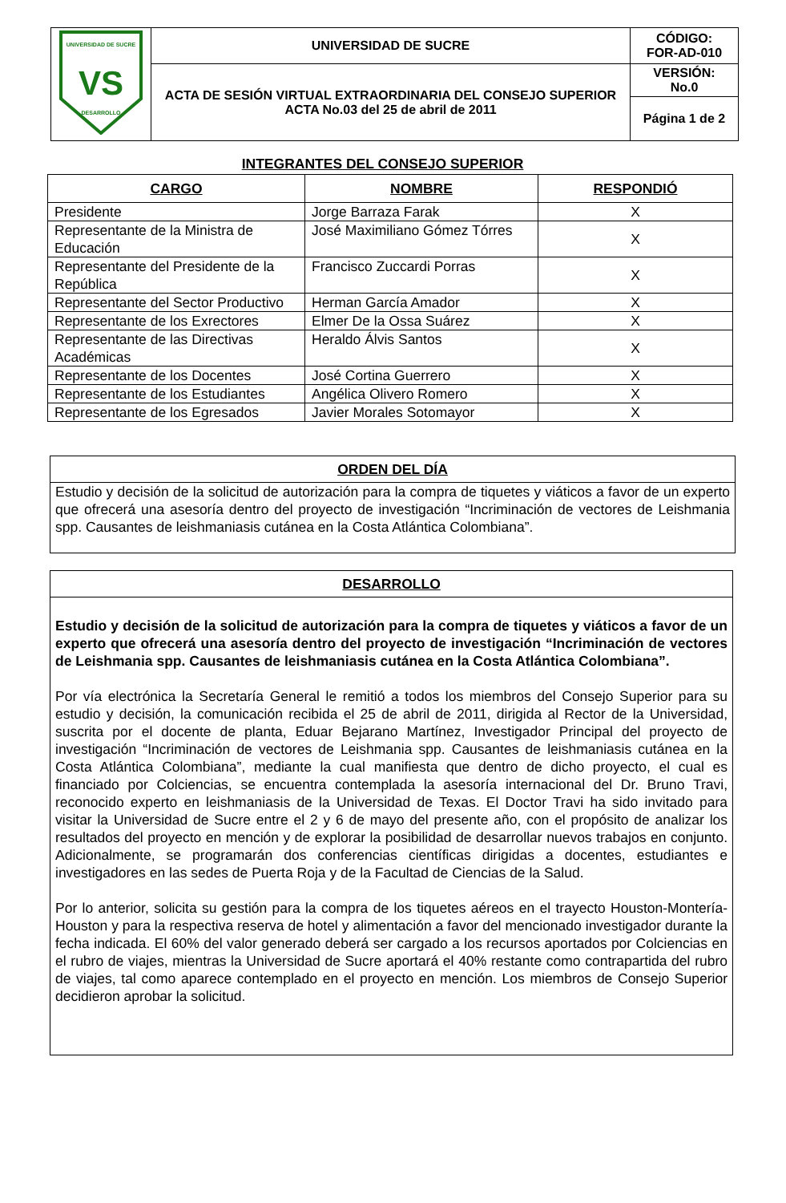| UNIVERSIDAD DE SUCRE DESARROLLO VS | UNIVERSIDAD DE SUCRE | CÓDIGO: FOR-AD-010 |
| | ACTA DE SESIÓN VIRTUAL EXTRAORDINARIA DEL CONSEJO SUPERIOR ACTA No.03 del 25 de abril de 2011 | VERSIÓN: No.0 |
| | | Página 1 de 2 |
INTEGRANTES DEL CONSEJO SUPERIOR
| CARGO | NOMBRE | RESPONDIÓ |
| --- | --- | --- |
| Presidente | Jorge Barraza Farak | X |
| Representante de la Ministra de Educación | José Maximiliano Gómez Tórres | X |
| Representante del Presidente de la República | Francisco Zuccardi Porras | X |
| Representante del Sector Productivo | Herman García Amador | X |
| Representante de los Exrectores | Elmer De la Ossa Suárez | X |
| Representante de las Directivas Académicas | Heraldo Álvis Santos | X |
| Representante de los Docentes | José Cortina Guerrero | X |
| Representante de los Estudiantes | Angélica Olivero Romero | X |
| Representante de los Egresados | Javier Morales Sotomayor | X |
ORDEN DEL DÍA
Estudio y decisión de la solicitud de autorización para la compra de tiquetes y viáticos a favor de un experto que ofrecerá una asesoría dentro del proyecto de investigación “Incriminación de vectores de Leishmania spp. Causantes de leishmaniasis cutánea en la Costa Atlántica Colombiana”.
DESARROLLO
Estudio y decisión de la solicitud de autorización para la compra de tiquetes y viáticos a favor de un experto que ofrecerá una asesoría dentro del proyecto de investigación “Incriminación de vectores de Leishmania spp. Causantes de leishmaniasis cutánea en la Costa Atlántica Colombiana”.
Por vía electrónica la Secretaría General le remitió a todos los miembros del Consejo Superior para su estudio y decisión, la comunicación recibida el 25 de abril de 2011, dirigida al Rector de la Universidad, suscrita por el docente de planta, Eduar Bejarano Martínez, Investigador Principal del proyecto de investigación “Incriminación de vectores de Leishmania spp. Causantes de leishmaniasis cutánea en la Costa Atlántica Colombiana”, mediante la cual manifiesta que dentro de dicho proyecto, el cual es financiado por Colciencias, se encuentra contemplada la asesoría internacional del Dr. Bruno Travi, reconocido experto en leishmaniasis de la Universidad de Texas. El Doctor Travi ha sido invitado para visitar la Universidad de Sucre entre el 2 y 6 de mayo del presente año, con el propósito de analizar los resultados del proyecto en mención y de explorar la posibilidad de desarrollar nuevos trabajos en conjunto. Adicionalmente, se programarán dos conferencias científicas dirigidas a docentes, estudiantes e investigadores en las sedes de Puerta Roja y de la Facultad de Ciencias de la Salud.
Por lo anterior, solicita su gestión para la compra de los tiquetes aéreos en el trayecto Houston-Montería- Houston y para la respectiva reserva de hotel y alimentación a favor del mencionado investigador durante la fecha indicada. El 60% del valor generado deberá ser cargado a los recursos aportados por Colciencias en el rubro de viajes, mientras la Universidad de Sucre aportará el 40% restante como contrapartida del rubro de viajes, tal como aparece contemplado en el proyecto en mención. Los miembros de Consejo Superior decidieron aprobar la solicitud.